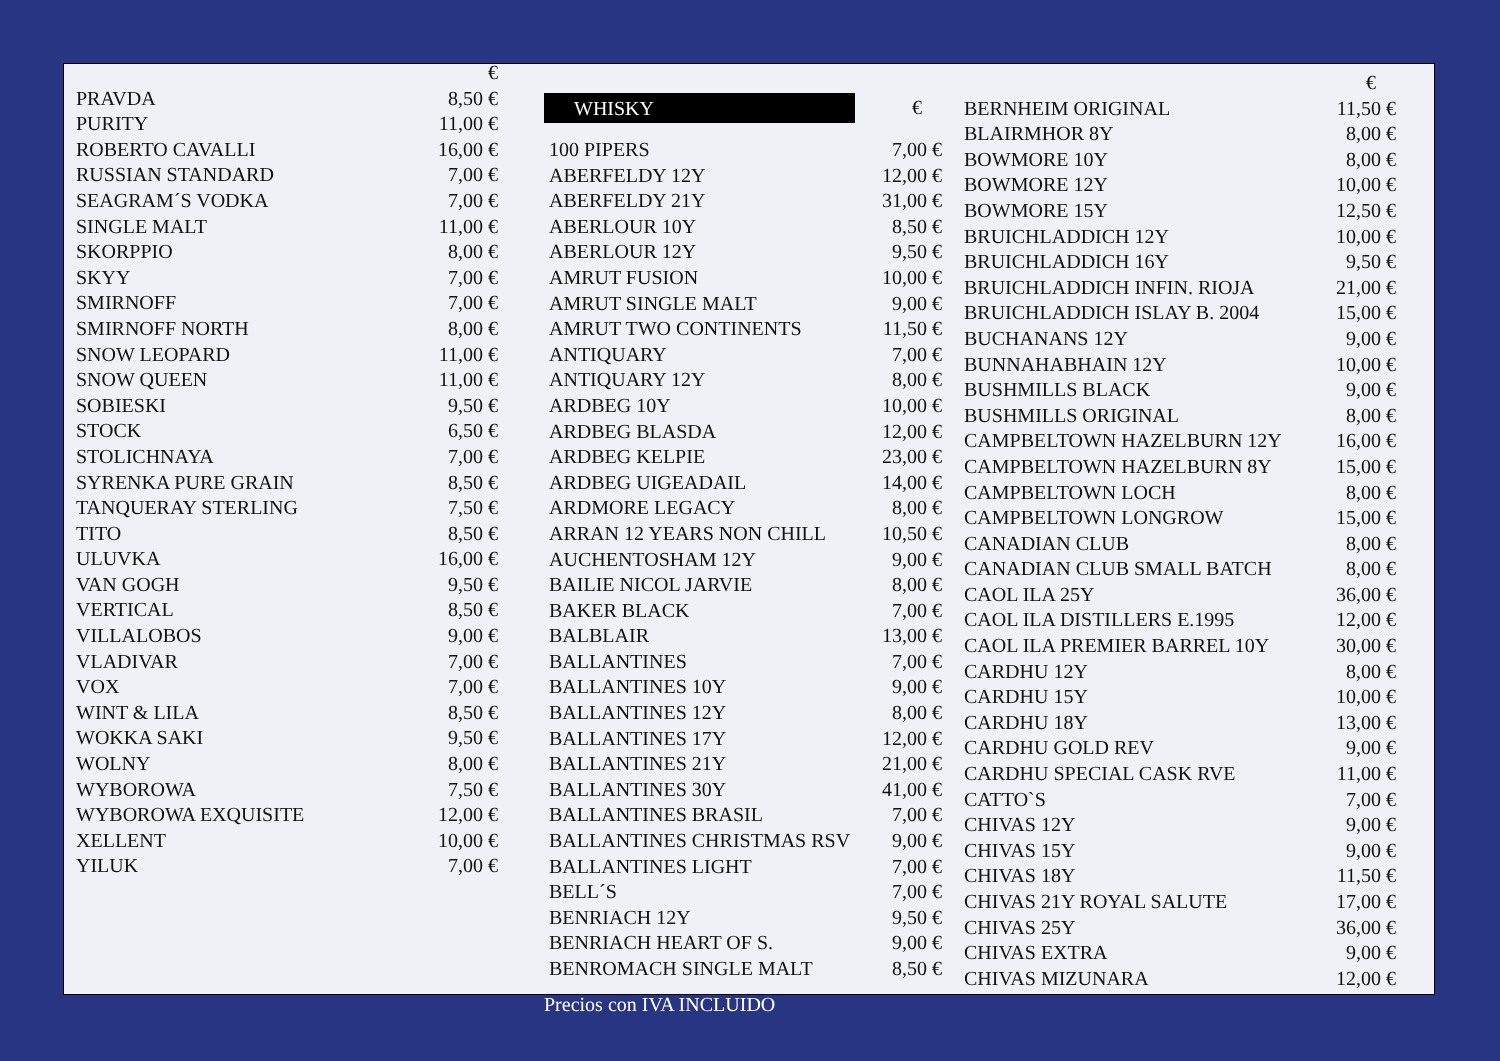| | € |
| --- | --- |
| PRAVDA | 8,50 € |
| PURITY | 11,00 € |
| ROBERTO CAVALLI | 16,00 € |
| RUSSIAN STANDARD | 7,00 € |
| SEAGRAM´S VODKA | 7,00 € |
| SINGLE MALT | 11,00 € |
| SKORPPIO | 8,00 € |
| SKYY | 7,00 € |
| SMIRNOFF | 7,00 € |
| SMIRNOFF NORTH | 8,00 € |
| SNOW LEOPARD | 11,00 € |
| SNOW QUEEN | 11,00 € |
| SOBIESKI | 9,50 € |
| STOCK | 6,50 € |
| STOLICHNAYA | 7,00 € |
| SYRENKA PURE GRAIN | 8,50 € |
| TANQUERAY STERLING | 7,50 € |
| TITO | 8,50 € |
| ULUVKA | 16,00 € |
| VAN GOGH | 9,50 € |
| VERTICAL | 8,50 € |
| VILLALOBOS | 9,00 € |
| VLADIVAR | 7,00 € |
| VOX | 7,00 € |
| WINT & LILA | 8,50 € |
| WOKKA SAKI | 9,50 € |
| WOLNY | 8,00 € |
| WYBOROWA | 7,50 € |
| WYBOROWA EXQUISITE | 12,00 € |
| XELLENT | 10,00 € |
| YILUK | 7,00 € |
| WHISKY | € |
| --- | --- |
| 100 PIPERS | 7,00 € |
| ABERFELDY 12Y | 12,00 € |
| ABERFELDY 21Y | 31,00 € |
| ABERLOUR 10Y | 8,50 € |
| ABERLOUR 12Y | 9,50 € |
| AMRUT FUSION | 10,00 € |
| AMRUT SINGLE MALT | 9,00 € |
| AMRUT TWO CONTINENTS | 11,50 € |
| ANTIQUARY | 7,00 € |
| ANTIQUARY 12Y | 8,00 € |
| ARDBEG 10Y | 10,00 € |
| ARDBEG BLASDA | 12,00 € |
| ARDBEG KELPIE | 23,00 € |
| ARDBEG UIGEADAIL | 14,00 € |
| ARDMORE LEGACY | 8,00 € |
| ARRAN 12 YEARS NON CHILL | 10,50 € |
| AUCHENTOSHAM 12Y | 9,00 € |
| BAILIE NICOL JARVIE | 8,00 € |
| BAKER BLACK | 7,00 € |
| BALBLAIR | 13,00 € |
| BALLANTINES | 7,00 € |
| BALLANTINES 10Y | 9,00 € |
| BALLANTINES 12Y | 8,00 € |
| BALLANTINES 17Y | 12,00 € |
| BALLANTINES 21Y | 21,00 € |
| BALLANTINES 30Y | 41,00 € |
| BALLANTINES BRASIL | 7,00 € |
| BALLANTINES CHRISTMAS RSV | 9,00 € |
| BALLANTINES LIGHT | 7,00 € |
| BELL´S | 7,00 € |
| BENRIACH 12Y | 9,50 € |
| BENRIACH HEART OF S. | 9,00 € |
| BENROMACH SINGLE MALT | 8,50 € |
| | € |
| --- | --- |
| BERNHEIM ORIGINAL | 11,50 € |
| BLAIRMHOR 8Y | 8,00 € |
| BOWMORE 10Y | 8,00 € |
| BOWMORE 12Y | 10,00 € |
| BOWMORE 15Y | 12,50 € |
| BRUICHLADDICH 12Y | 10,00 € |
| BRUICHLADDICH 16Y | 9,50 € |
| BRUICHLADDICH INFIN. RIOJA | 21,00 € |
| BRUICHLADDICH ISLAY B. 2004 | 15,00 € |
| BUCHANANS 12Y | 9,00 € |
| BUNNAHABHAIN 12Y | 10,00 € |
| BUSHMILLS BLACK | 9,00 € |
| BUSHMILLS ORIGINAL | 8,00 € |
| CAMPBELTOWN HAZELBURN 12Y | 16,00 € |
| CAMPBELTOWN HAZELBURN 8Y | 15,00 € |
| CAMPBELTOWN LOCH | 8,00 € |
| CAMPBELTOWN LONGROW | 15,00 € |
| CANADIAN CLUB | 8,00 € |
| CANADIAN CLUB SMALL BATCH | 8,00 € |
| CAOL ILA 25Y | 36,00 € |
| CAOL ILA DISTILLERS E.1995 | 12,00 € |
| CAOL ILA PREMIER BARREL 10Y | 30,00 € |
| CARDHU 12Y | 8,00 € |
| CARDHU 15Y | 10,00 € |
| CARDHU 18Y | 13,00 € |
| CARDHU GOLD REV | 9,00 € |
| CARDHU SPECIAL CASK RVE | 11,00 € |
| CATTO`S | 7,00 € |
| CHIVAS 12Y | 9,00 € |
| CHIVAS 15Y | 9,00 € |
| CHIVAS 18Y | 11,50 € |
| CHIVAS 21Y ROYAL SALUTE | 17,00 € |
| CHIVAS 25Y | 36,00 € |
| CHIVAS EXTRA | 9,00 € |
| CHIVAS MIZUNARA | 12,00 € |
Precios con IVA INCLUIDO